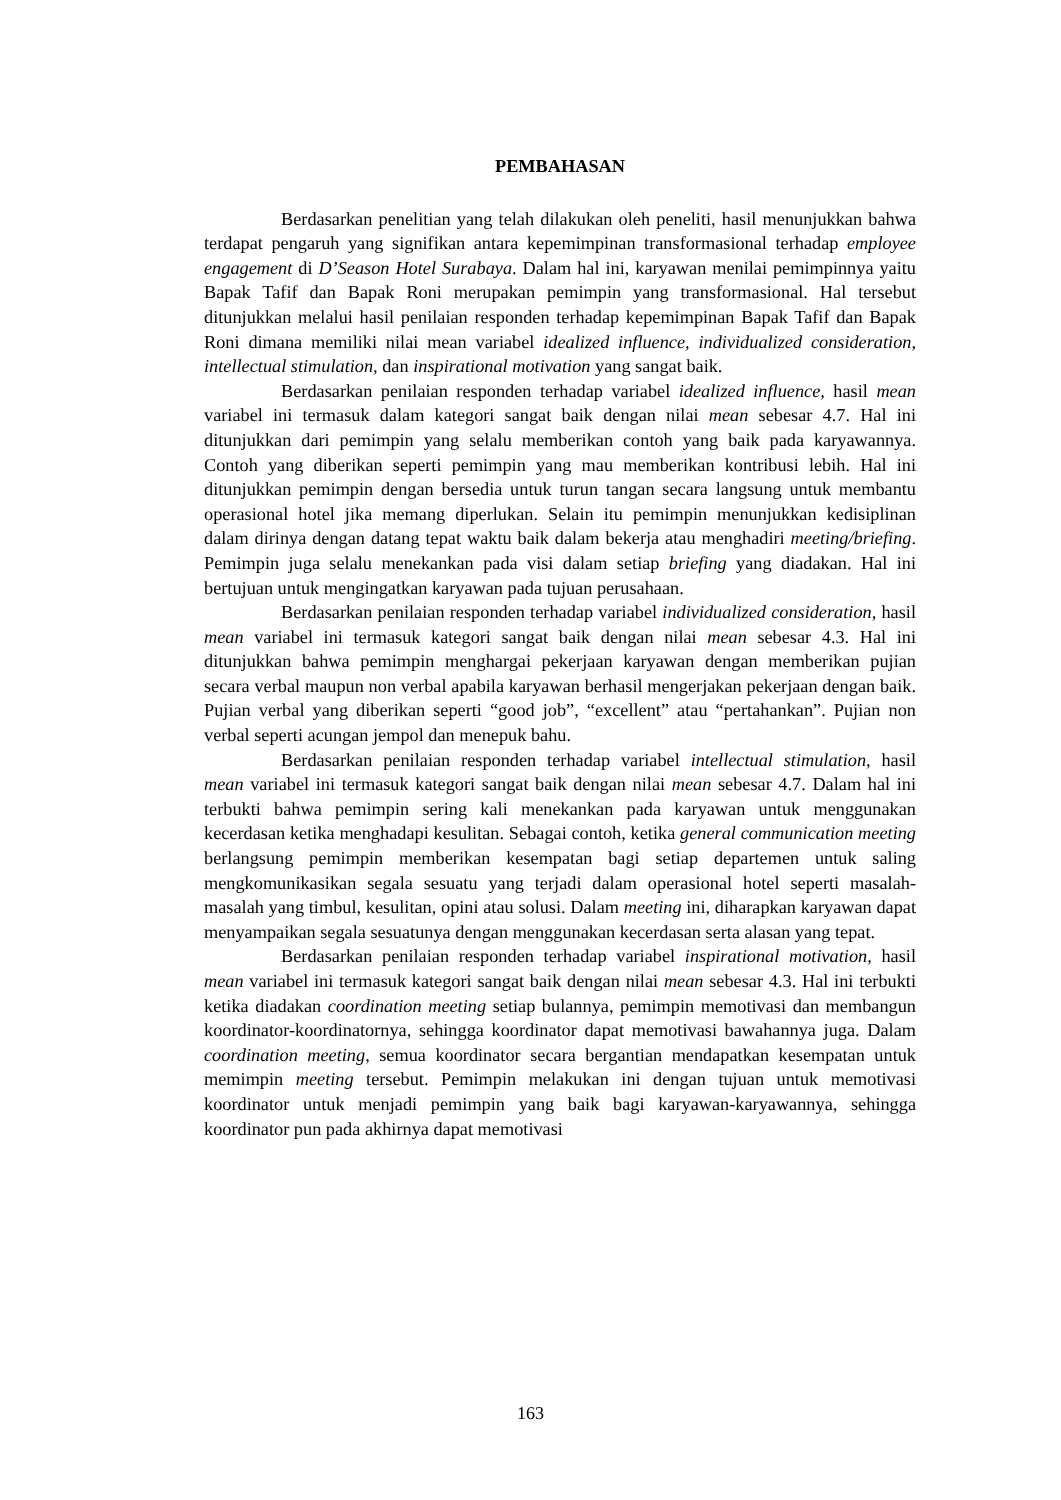PEMBAHASAN
Berdasarkan penelitian yang telah dilakukan oleh peneliti, hasil menunjukkan bahwa terdapat pengaruh yang signifikan antara kepemimpinan transformasional terhadap employee engagement di D’Season Hotel Surabaya. Dalam hal ini, karyawan menilai pemimpinnya yaitu Bapak Tafif dan Bapak Roni merupakan pemimpin yang transformasional. Hal tersebut ditunjukkan melalui hasil penilaian responden terhadap kepemimpinan Bapak Tafif dan Bapak Roni dimana memiliki nilai mean variabel idealized influence, individualized consideration, intellectual stimulation, dan inspirational motivation yang sangat baik.
Berdasarkan penilaian responden terhadap variabel idealized influence, hasil mean variabel ini termasuk dalam kategori sangat baik dengan nilai mean sebesar 4.7. Hal ini ditunjukkan dari pemimpin yang selalu memberikan contoh yang baik pada karyawannya. Contoh yang diberikan seperti pemimpin yang mau memberikan kontribusi lebih. Hal ini ditunjukkan pemimpin dengan bersedia untuk turun tangan secara langsung untuk membantu operasional hotel jika memang diperlukan. Selain itu pemimpin menunjukkan kedisiplinan dalam dirinya dengan datang tepat waktu baik dalam bekerja atau menghadiri meeting/briefing. Pemimpin juga selalu menekankan pada visi dalam setiap briefing yang diadakan. Hal ini bertujuan untuk mengingatkan karyawan pada tujuan perusahaan.
Berdasarkan penilaian responden terhadap variabel individualized consideration, hasil mean variabel ini termasuk kategori sangat baik dengan nilai mean sebesar 4.3. Hal ini ditunjukkan bahwa pemimpin menghargai pekerjaan karyawan dengan memberikan pujian secara verbal maupun non verbal apabila karyawan berhasil mengerjakan pekerjaan dengan baik. Pujian verbal yang diberikan seperti “good job”, “excellent” atau “pertahankan”. Pujian non verbal seperti acungan jempol dan menepuk bahu.
Berdasarkan penilaian responden terhadap variabel intellectual stimulation, hasil mean variabel ini termasuk kategori sangat baik dengan nilai mean sebesar 4.7. Dalam hal ini terbukti bahwa pemimpin sering kali menekankan pada karyawan untuk menggunakan kecerdasan ketika menghadapi kesulitan. Sebagai contoh, ketika general communication meeting berlangsung pemimpin memberikan kesempatan bagi setiap departemen untuk saling mengkomunikasikan segala sesuatu yang terjadi dalam operasional hotel seperti masalah-masalah yang timbul, kesulitan, opini atau solusi. Dalam meeting ini, diharapkan karyawan dapat menyampaikan segala sesuatunya dengan menggunakan kecerdasan serta alasan yang tepat.
Berdasarkan penilaian responden terhadap variabel inspirational motivation, hasil mean variabel ini termasuk kategori sangat baik dengan nilai mean sebesar 4.3. Hal ini terbukti ketika diadakan coordination meeting setiap bulannya, pemimpin memotivasi dan membangun koordinator-koordinatornya, sehingga koordinator dapat memotivasi bawahannya juga. Dalam coordination meeting, semua koordinator secara bergantian mendapatkan kesempatan untuk memimpin meeting tersebut. Pemimpin melakukan ini dengan tujuan untuk memotivasi koordinator untuk menjadi pemimpin yang baik bagi karyawan-karyawannya, sehingga koordinator pun pada akhirnya dapat memotivasi
163